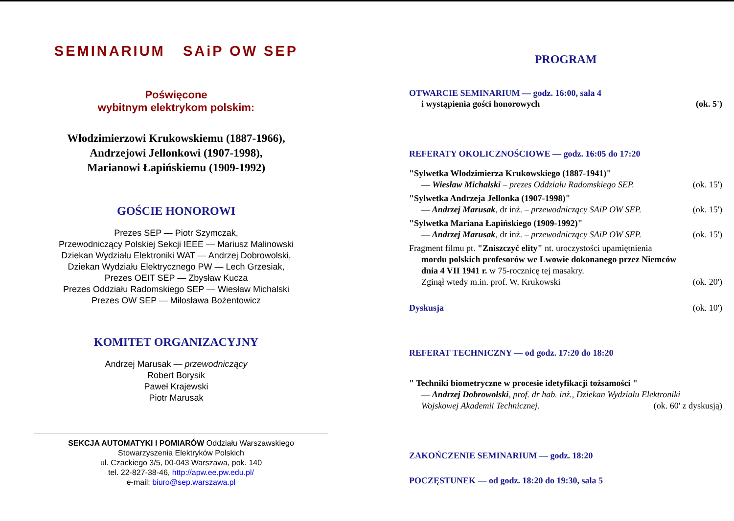SEMINARIUM SAiP OW SEP
Poświęcone
wybitnym elektrykom polskim:
Włodzimierzowi Krukowskiemu (1887-1966),
Andrzejowi Jellonkowi (1907-1998),
Marianowi Łapińskiemu (1909-1992)
GOŚCIE HONOROWI
Prezes SEP — Piotr Szymczak,
Przewodniczący Polskiej Sekcji IEEE — Mariusz Malinowski
Dziekan Wydziału Elektroniki WAT — Andrzej Dobrowolski,
Dziekan Wydziału Elektrycznego PW — Lech Grzesiak,
Prezes OEIT SEP — Zbysław Kucza
Prezes Oddziału Radomskiego SEP — Wiesław Michalski
Prezes OW SEP — Miłosława Bożentowicz
KOMITET ORGANIZACYJNY
Andrzej Marusak — przewodniczący
Robert Borysik
Paweł Krajewski
Piotr Marusak
SEKCJA AUTOMATYKI I POMIARÓW Oddziału Warszawskiego
Stowarzyszenia Elektryków Polskich
ul. Czackiego 3/5, 00-043 Warszawa, pok. 140
tel. 22-827-38-46, http://apw.ee.pw.edu.pl/
e-mail: biuro@sep.warszawa.pl
PROGRAM
OTWARCIE SEMINARIUM — godz. 16:00, sala 4
i wystąpienia gości honorowych (ok. 5')
REFERATY OKOLICZNOŚCIOWE — godz. 16:05 do 17:20
"Sylwetka Włodzimierza Krukowskiego (1887-1941)"
— Wiesław Michalski – prezes Oddziału Radomskiego SEP. (ok. 15')
"Sylwetka Andrzeja Jellonka (1907-1998)"
— Andrzej Marusak, dr inż. – przewodniczący SAiP OW SEP. (ok. 15')
"Sylwetka Mariana Łapińskiego (1909-1992)"
— Andrzej Marusak, dr inż. – przewodniczący SAiP OW SEP. (ok. 15')
Fragment filmu pt. "Zniszczyć elity" nt. uroczystości upamiętnienia
mordu polskich profesorów we Lwowie dokonanego przez Niemców
dnia 4 VII 1941 r. w 75-rocznicę tej masakry.
Zginął wtedy m.in. prof. W. Krukowski (ok. 20')
Dyskusja (ok. 10')
REFERAT TECHNICZNY — od godz. 17:20 do 18:20
" Techniki biometryczne w procesie idetyfikacji tożsamości "
— Andrzej Dobrowolski, prof. dr hab. inż., Dziekan Wydziału Elektroniki
Wojskowej Akademii Technicznej. (ok. 60' z dyskusją)
ZAKOŃCZENIE SEMINARIUM — godz. 18:20
POCZĘSTUNEK — od godz. 18:20 do 19:30, sala 5